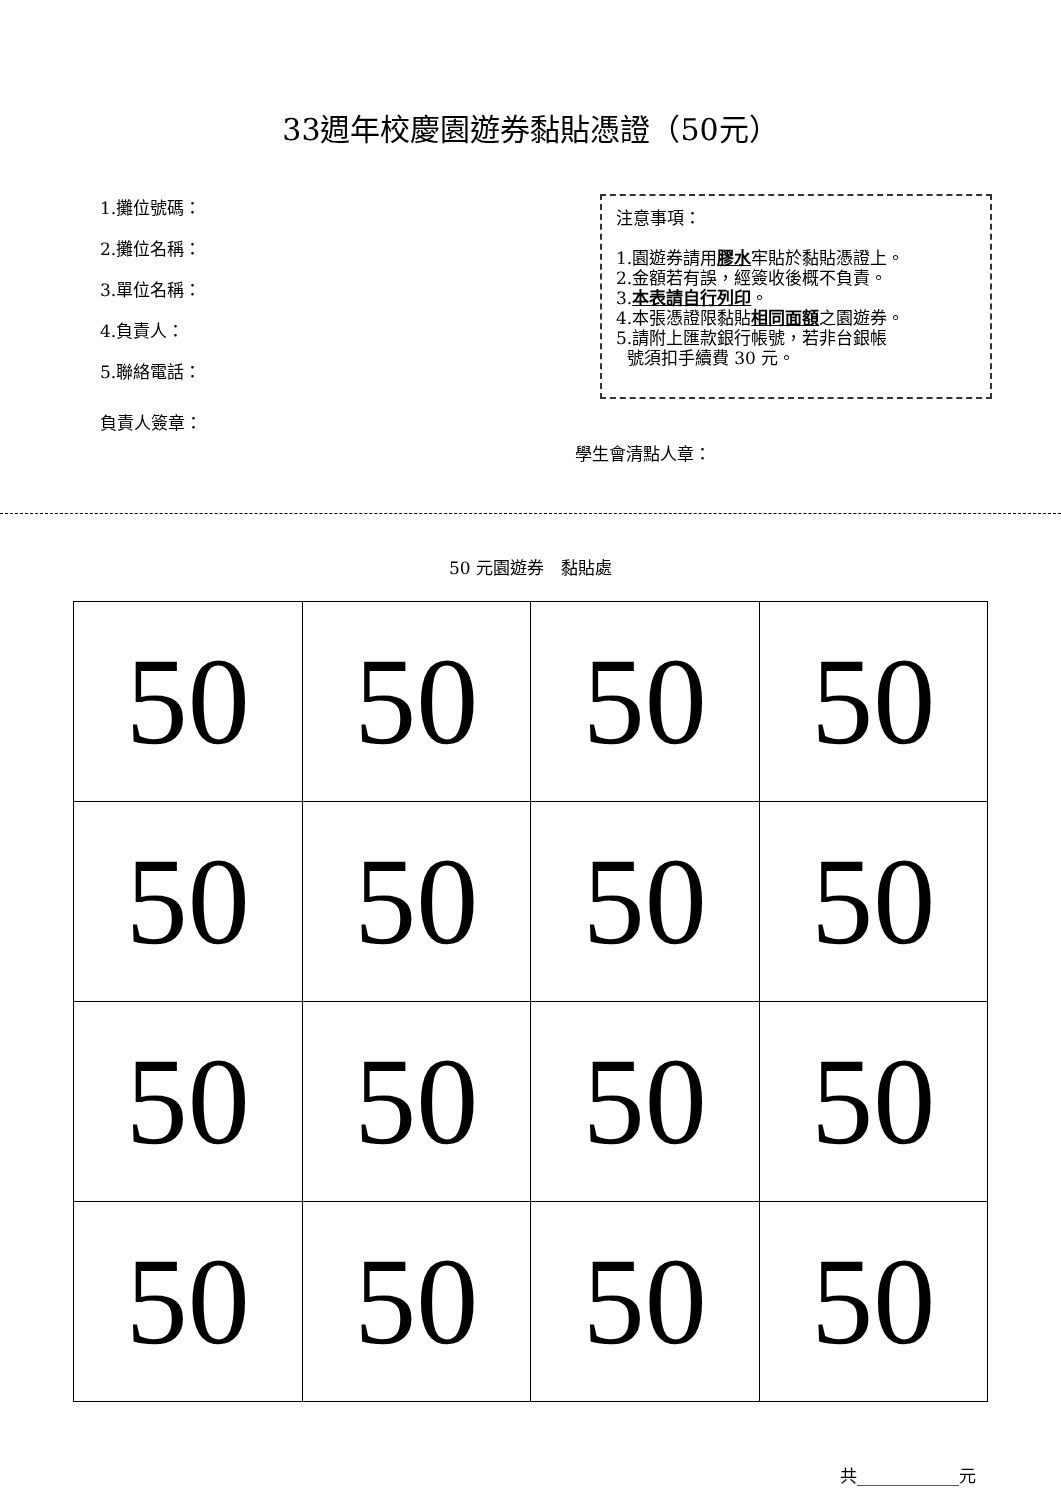33週年校慶園遊券黏貼憑證（50元）
1.攤位號碼：
2.攤位名稱：
3.單位名稱：
4.負責人：
5.聯絡電話：
注意事項：
1.園遊券請用膠水牢貼於黏貼憑證上。
2.金額若有誤，經簽收後概不負責。
3.本表請自行列印。
4.本張憑證限黏貼相同面額之園遊券。
5.請附上匯款銀行帳號，若非台銀帳
號須扣手續費 30 元。
負責人簽章：
學生會清點人章：
50 元園遊券　黏貼處
| 50 | 50 | 50 | 50 |
| 50 | 50 | 50 | 50 |
| 50 | 50 | 50 | 50 |
| 50 | 50 | 50 | 50 |
共____________元